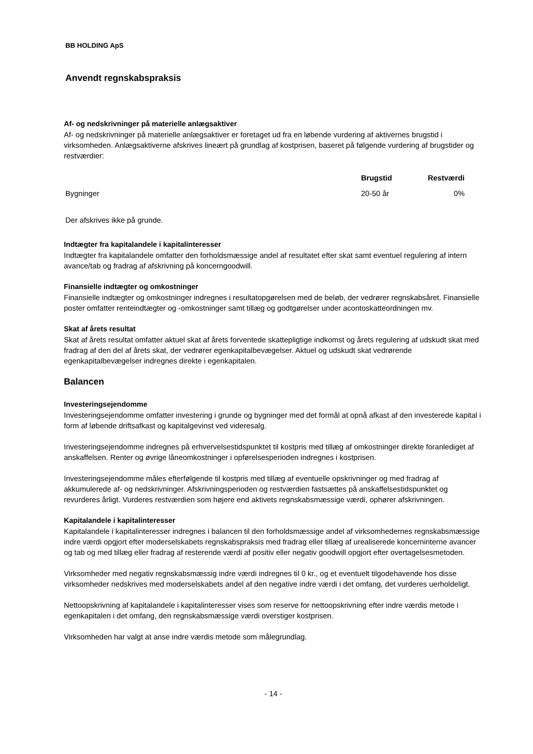BB HOLDING ApS
Anvendt regnskabspraksis
Af- og nedskrivninger på materielle anlægsaktiver
Af- og nedskrivninger på materielle anlægsaktiver er foretaget ud fra en løbende vurdering af aktivernes brugstid i virksomheden. Anlægsaktiverne afskrives lineært på grundlag af kostprisen, baseret på følgende vurdering af brugstider og restværdier:
| | Brugstid | Restværdi |
| --- | --- | --- |
| Bygninger | 20-50 år | 0% |
Der afskrives ikke på grunde.
Indtægter fra kapitalandele i kapitalinteresser
Indtægter fra kapitalandele omfatter den forholdsmæssige andel af resultatet efter skat samt eventuel regulering af intern avance/tab og fradrag af afskrivning på koncerngoodwill.
Finansielle indtægter og omkostninger
Finansielle indtægter og omkostninger indregnes i resultatopgørelsen med de beløb, der vedrører regnskabsåret. Finansielle poster omfatter renteindtægter og -omkostninger samt tillæg og godtgørelser under acontoskatteordningen mv.
Skat af årets resultat
Skat af årets resultat omfatter aktuel skat af årets forventede skattepligtige indkomst og årets regulering af udskudt skat med fradrag af den del af årets skat, der vedrører egenkapitalbevægelser. Aktuel og udskudt skat vedrørende egenkapitalbevægelser indregnes direkte i egenkapitalen.
Balancen
Investeringsejendomme
Investeringsejendomme omfatter investering i grunde og bygninger med det formål at opnå afkast af den investerede kapital i form af løbende driftsafkast og kapitalgevinst ved videresalg.
Investeringsejendomme indregnes på erhvervelsestidspunktet til kostpris med tillæg af omkostninger direkte foranlediget af anskaffelsen. Renter og øvrige låneomkostninger i opførelsesperioden indregnes i kostprisen.
Investeringsejendomme måles efterfølgende til kostpris med tillæg af eventuelle opskrivninger og med fradrag af akkumulerede af- og nedskrivninger. Afskrivningsperioden og restværdien fastsættes på anskaffelsestidspunktet og revurderes årligt. Vurderes restværdien som højere end aktivets regnskabsmæssige værdi, ophører afskrivningen.
Kapitalandele i kapitalinteresser
Kapitalandele i kapitalinteresser indregnes i balancen til den forholdsmæssige andel af virksomhedernes regnskabsmæssige indre værdi opgjort efter moderselskabets regnskabspraksis med fradrag eller tillæg af urealiserede koncerninterne avancer og tab og med tillæg eller fradrag af resterende værdi af positiv eller negativ goodwill opgjort efter overtagelsesmetoden.
Virksomheder med negativ regnskabsmæssig indre værdi indregnes til 0 kr., og et eventuelt tilgodehavende hos disse virksomheder nedskrives med moderselskabets andel af den negative indre værdi i det omfang, det vurderes uerholdeligt.
Nettoopskrivning af kapitalandele i kapitalinteresser vises som reserve for nettoopskrivning efter indre værdis metode i egenkapitalen i det omfang, den regnskabsmæssige værdi overstiger kostprisen.
Virksomheden har valgt at anse indre værdis metode som målegrundlag.
- 14 -